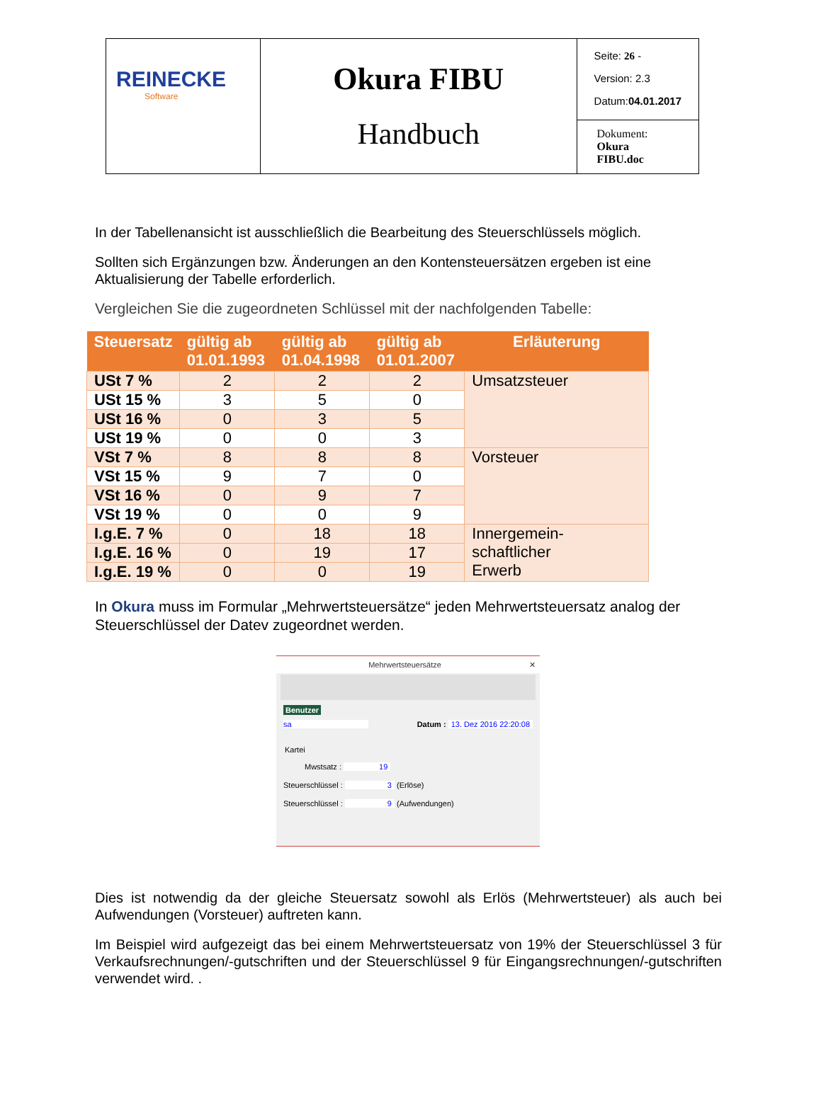| REINECKE Software | Okura FIBU Handbuch | Seite: 26 - Version: 2.3 Datum: 04.01.2017 |
| | | Dokument: Okura FIBU.doc |
In der Tabellenansicht ist ausschließlich die Bearbeitung des Steuerschlüssels möglich.
Sollten sich Ergänzungen bzw. Änderungen an den Kontensteuersätzen ergeben ist eine Aktualisierung der Tabelle erforderlich.
Vergleichen Sie die zugeordneten Schlüssel mit der nachfolgenden Tabelle:
| Steuersatz | gültig ab 01.01.1993 | gültig ab 01.04.1998 | gültig ab 01.01.2007 | Erläuterung |
| --- | --- | --- | --- | --- |
| USt 7 % | 2 | 2 | 2 | Umsatzsteuer |
| USt 15 % | 3 | 5 | 0 | |
| USt 16 % | 0 | 3 | 5 | |
| USt 19 % | 0 | 0 | 3 | |
| VSt 7 % | 8 | 8 | 8 | Vorsteuer |
| VSt 15 % | 9 | 7 | 0 | |
| VSt 16 % | 0 | 9 | 7 | |
| VSt 19 % | 0 | 0 | 9 | |
| I.g.E. 7 % | 0 | 18 | 18 | Innergemein- schaftlicher Erwerb |
| I.g.E. 16 % | 0 | 19 | 17 | |
| I.g.E. 19 % | 0 | 0 | 19 | |
In Okura muss im Formular „Mehrwertsteuersätze“ jeden Mehrwertsteuersatz analog der Steuerschlüssel der Datev zugeordnet werden.
Mehrwertsteuersätze ✕
Benutzer
sa Datum : 13. Dez 2016 22:20:08
Kartei
Mwstsatz : 19
Steuerschlüssel : 3 (Erlöse)
Steuerschlüssel : 9 (Aufwendungen)
Dies ist notwendig da der gleiche Steuersatz sowohl als Erlös (Mehrwertsteuer) als auch bei Aufwendungen (Vorsteuer) auftreten kann.
Im Beispiel wird aufgezeigt das bei einem Mehrwertsteuersatz von 19% der Steuerschlüssel 3 für Verkaufsrechnungen/-gutschriften und der Steuerschlüssel 9 für Eingangsrechnungen/-gutschriften verwendet wird. .